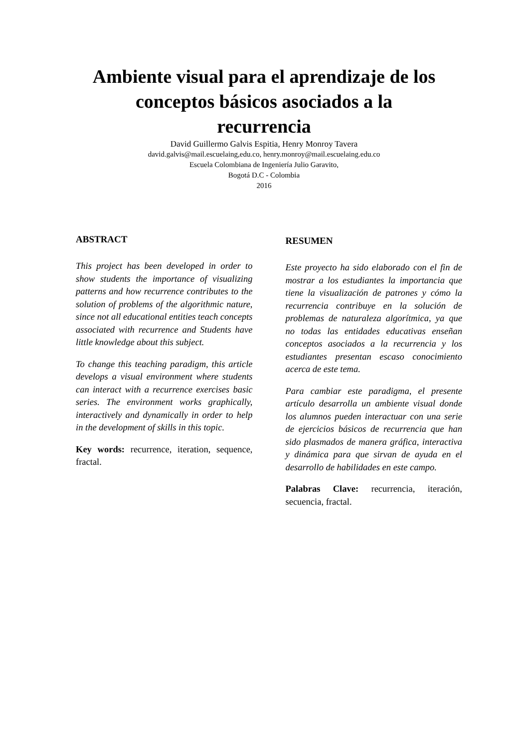Ambiente visual para el aprendizaje de los
conceptos básicos asociados a la
recurrencia
David Guillermo Galvis Espitia, Henry Monroy Tavera
david.galvis@mail.escuelaing,edu.co, henry.monroy@mail.escuelaing.edu.co
Escuela Colombiana de Ingeniería Julio Garavito,
Bogotá D.C - Colombia
2016
ABSTRACT
This project has been developed in order to show students the importance of visualizing patterns and how recurrence contributes to the solution of problems of the algorithmic nature, since not all educational entities teach concepts associated with recurrence and Students have little knowledge about this subject.
To change this teaching paradigm, this article develops a visual environment where students can interact with a recurrence exercises basic series. The environment works graphically, interactively and dynamically in order to help in the development of skills in this topic.
Key words: recurrence, iteration, sequence, fractal.
RESUMEN
Este proyecto ha sido elaborado con el fin de mostrar a los estudiantes la importancia que tiene la visualización de patrones y cómo la recurrencia contribuye en la solución de problemas de naturaleza algorítmica, ya que no todas las entidades educativas enseñan conceptos asociados a la recurrencia y los estudiantes presentan escaso conocimiento acerca de este tema.
Para cambiar este paradigma, el presente artículo desarrolla un ambiente visual donde los alumnos pueden interactuar con una serie de ejercicios básicos de recurrencia que han sido plasmados de manera gráfica, interactiva y dinámica para que sirvan de ayuda en el desarrollo de habilidades en este campo.
Palabras Clave: recurrencia, iteración, secuencia, fractal.